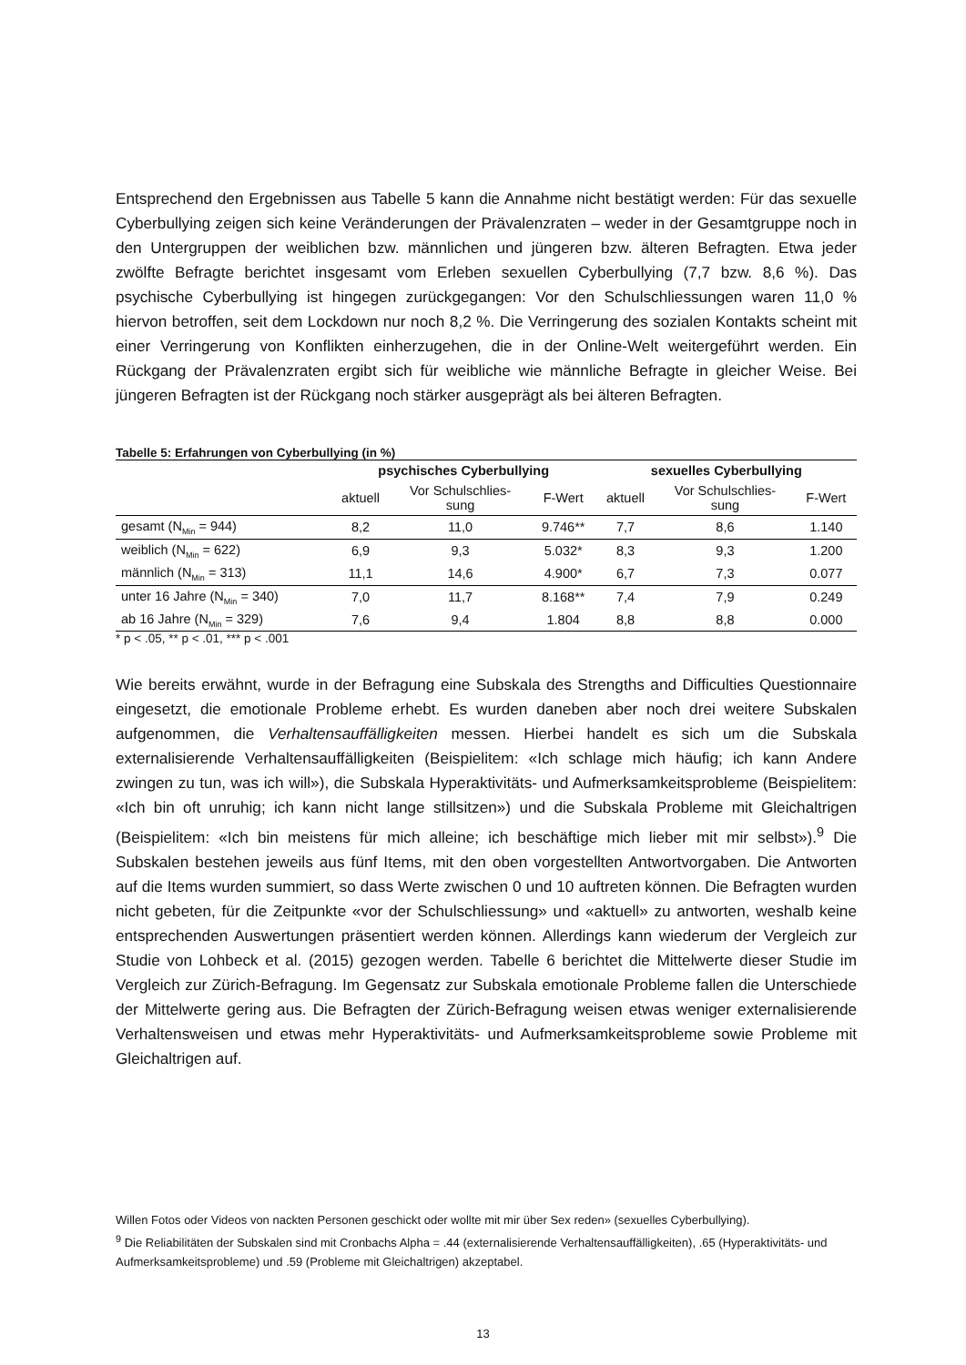Entsprechend den Ergebnissen aus Tabelle 5 kann die Annahme nicht bestätigt werden: Für das sexuelle Cyberbullying zeigen sich keine Veränderungen der Prävalenzraten – weder in der Gesamtgruppe noch in den Untergruppen der weiblichen bzw. männlichen und jüngeren bzw. älteren Befragten. Etwa jeder zwölfte Befragte berichtet insgesamt vom Erleben sexuellen Cyberbullying (7,7 bzw. 8,6 %). Das psychische Cyberbullying ist hingegen zurückgegangen: Vor den Schulschliessungen waren 11,0 % hiervon betroffen, seit dem Lockdown nur noch 8,2 %. Die Verringerung des sozialen Kontakts scheint mit einer Verringerung von Konflikten einherzugehen, die in der Online-Welt weitergeführt werden. Ein Rückgang der Prävalenzraten ergibt sich für weibliche wie männliche Befragte in gleicher Weise. Bei jüngeren Befragten ist der Rückgang noch stärker ausgeprägt als bei älteren Befragten.
Tabelle 5: Erfahrungen von Cyberbullying (in %)
| | psychisches Cyberbullying | | | sexuelles Cyberbullying | | |
| --- | --- | --- | --- | --- | --- | --- |
| | aktuell | Vor Schulschlies- sung | F-Wert | aktuell | Vor Schulschlies- sung | F-Wert |
| gesamt (N<sub>Min</sub> = 944) | 8,2 | 11,0 | 9.746** | 7,7 | 8,6 | 1.140 |
| weiblich (N<sub>Min</sub> = 622) | 6,9 | 9,3 | 5.032* | 8,3 | 9,3 | 1.200 |
| männlich (N<sub>Min</sub> = 313) | 11,1 | 14,6 | 4.900* | 6,7 | 7,3 | 0.077 |
| unter 16 Jahre (N<sub>Min</sub> = 340) | 7,0 | 11,7 | 8.168** | 7,4 | 7,9 | 0.249 |
| ab 16 Jahre (N<sub>Min</sub> = 329) | 7,6 | 9,4 | 1.804 | 8,8 | 8,8 | 0.000 |
* p < .05, ** p < .01, *** p < .001
Wie bereits erwähnt, wurde in der Befragung eine Subskala des Strengths and Difficulties Questionnaire eingesetzt, die emotionale Probleme erhebt. Es wurden daneben aber noch drei weitere Subskalen aufgenommen, die Verhaltensauffälligkeiten messen. Hierbei handelt es sich um die Subskala externalisierende Verhaltensauffälligkeiten (Beispielitem: «Ich schlage mich häufig; ich kann Andere zwingen zu tun, was ich will»), die Subskala Hyperaktivitäts- und Aufmerksamkeitsprobleme (Beispielitem: «Ich bin oft unruhig; ich kann nicht lange stillsitzen») und die Subskala Probleme mit Gleichaltrigen (Beispielitem: «Ich bin meistens für mich alleine; ich beschäftige mich lieber mit mir selbst»).<sup>9</sup> Die Subskalen bestehen jeweils aus fünf Items, mit den oben vorgestellten Antwortvorgaben. Die Antworten auf die Items wurden summiert, so dass Werte zwischen 0 und 10 auftreten können. Die Befragten wurden nicht gebeten, für die Zeitpunkte «vor der Schulschliessung» und «aktuell» zu antworten, weshalb keine entsprechenden Auswertungen präsentiert werden können. Allerdings kann wiederum der Vergleich zur Studie von Lohbeck et al. (2015) gezogen werden. Tabelle 6 berichtet die Mittelwerte dieser Studie im Vergleich zur Zürich-Befragung. Im Gegensatz zur Subskala emotionale Probleme fallen die Unterschiede der Mittelwerte gering aus. Die Befragten der Zürich-Befragung weisen etwas weniger externalisierende Verhaltensweisen und etwas mehr Hyperaktivitäts- und Aufmerksamkeitsprobleme sowie Probleme mit Gleichaltrigen auf.
Willen Fotos oder Videos von nackten Personen geschickt oder wollte mit mir über Sex reden» (sexuelles Cyberbullying).
<sup>9</sup> Die Reliabilitäten der Subskalen sind mit Cronbachs Alpha = .44 (externalisierende Verhaltensauffälligkeiten), .65 (Hyperaktivitäts- und Aufmerksamkeitsprobleme) und .59 (Probleme mit Gleichaltrigen) akzeptabel.
13